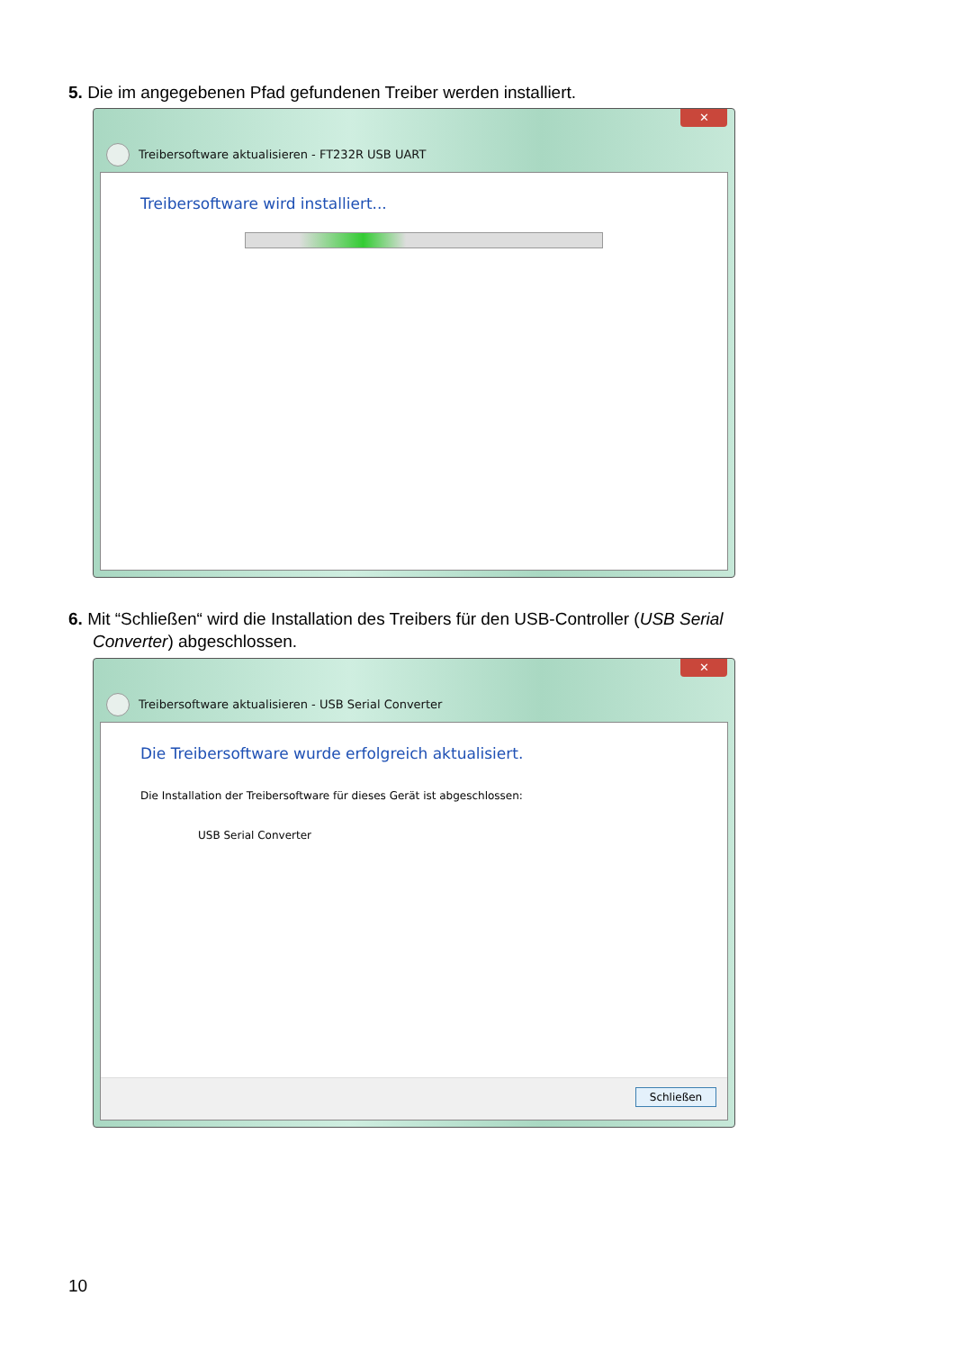5. Die im angegebenen Pfad gefundenen Treiber werden installiert.
✕
Treibersoftware aktualisieren - FT232R USB UART
Treibersoftware wird installiert...
6. Mit “Schließen“ wird die Installation des Treibers für den USB-Controller (USB Serial
Converter) abgeschlossen.
✕
Treibersoftware aktualisieren - USB Serial Converter
Die Treibersoftware wurde erfolgreich aktualisiert.
Die Installation der Treibersoftware für dieses Gerät ist abgeschlossen:
USB Serial Converter
Schließen
10